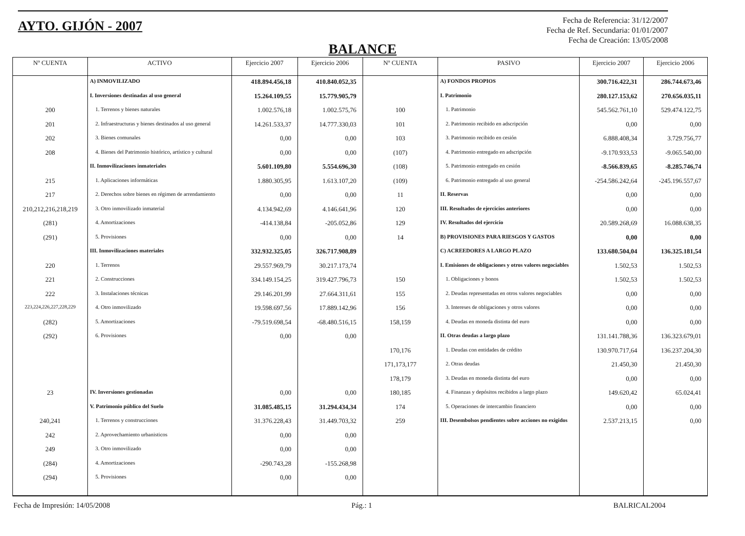AYTO. GIJÓN - 2007
Fecha de Referencia: 31/12/2007
Fecha de Ref. Secundaria: 01/01/2007
Fecha de Creación: 13/05/2008
BALANCE
| Nº CUENTA | ACTIVO | Ejercicio 2007 | Ejercicio 2006 | Nº CUENTA | PASIVO | Ejercicio 2007 | Ejercicio 2006 |
| --- | --- | --- | --- | --- | --- | --- | --- |
| | A) INMOVILIZADO | 418.894.456,18 | 410.840.052,35 | | A) FONDOS PROPIOS | 300.716.422,31 | 286.744.673,46 |
| | I. Inversiones destinadas al uso general | 15.264.109,55 | 15.779.905,79 | | I. Patrimonio | 280.127.153,62 | 270.656.035,11 |
| 200 | 1. Terrenos y bienes naturales | 1.002.576,18 | 1.002.575,76 | 100 | 1. Patrimonio | 545.562.761,10 | 529.474.122,75 |
| 201 | 2. Infraestructuras y bienes destinados al uso general | 14.261.533,37 | 14.777.330,03 | 101 | 2. Patrimonio recibido en adscripción | 0,00 | 0,00 |
| 202 | 3. Bienes comunales | 0,00 | 0,00 | 103 | 3. Patrimonio recibido en cesión | 6.888.408,34 | 3.729.756,77 |
| 208 | 4. Bienes del Patrimonio histórico, artístico y cultural | 0,00 | 0,00 | (107) | 4. Patrimonio entregado en adscripción | -9.170.933,53 | -9.065.540,00 |
| | II. Inmovilizaciones inmateriales | 5.601.109,80 | 5.554.696,30 | (108) | 5. Patrimonio entregado en cesión | -8.566.839,65 | -8.285.746,74 |
| 215 | 1. Aplicaciones informáticas | 1.880.305,95 | 1.613.107,20 | (109) | 6. Patrimonio entregado al uso general | -254.586.242,64 | -245.196.557,67 |
| 217 | 2. Derechos sobre bienes en régimen de arrendamiento | 0,00 | 0,00 | 11 | II. Reservas | 0,00 | 0,00 |
| 210,212,216,218,219 | 3. Otro inmovilizado inmaterial | 4.134.942,69 | 4.146.641,96 | 120 | III. Resultados de ejercicios anteriores | 0,00 | 0,00 |
| (281) | 4. Amortizaciones | -414.138,84 | -205.052,86 | 129 | IV. Resultados del ejercicio | 20.589.268,69 | 16.088.638,35 |
| (291) | 5. Provisiones | 0,00 | 0,00 | 14 | B) PROVISIONES PARA RIESGOS Y GASTOS | 0,00 | 0,00 |
| | III. Inmovilizaciones materiales | 332.932.325,05 | 326.717.908,89 | | C) ACREEDORES A LARGO PLAZO | 133.680.504,04 | 136.325.181,54 |
| 220 | 1. Terrenos | 29.557.969,79 | 30.217.173,74 | | I. Emisiones de obligaciones y otros valores negociables | 1.502,53 | 1.502,53 |
| 221 | 2. Construcciones | 334.149.154,25 | 319.427.796,73 | 150 | 1. Obligaciones y bonos | 1.502,53 | 1.502,53 |
| 222 | 3. Instalaciones técnicas | 29.146.201,99 | 27.664.311,61 | 155 | 2. Deudas representadas en otros valores negociables | 0,00 | 0,00 |
| 223,224,226,227,228,229 | 4. Otro inmovilizado | 19.598.697,56 | 17.889.142,96 | 156 | 3. Intereses de obligaciones y otros valores | 0,00 | 0,00 |
| (282) | 5. Amortizaciones | -79.519.698,54 | -68.480.516,15 | 158,159 | 4. Deudas en moneda distinta del euro | 0,00 | 0,00 |
| (292) | 6. Provisiones | 0,00 | 0,00 | | II. Otras deudas a largo plazo | 131.141.788,36 | 136.323.679,01 |
| | | | | 170,176 | 1. Deudas con entidades de crédito | 130.970.717,64 | 136.237.204,30 |
| | | | | 171,173,177 | 2. Otras deudas | 21.450,30 | 21.450,30 |
| | | | | 178,179 | 3. Deudas en moneda distinta del euro | 0,00 | 0,00 |
| 23 | IV. Inversiones gestionadas | 0,00 | 0,00 | 180,185 | 4. Finanzas y depósitos recibidos a largo plazo | 149.620,42 | 65.024,41 |
| | V. Patrimonio público del Suelo | 31.085.485,15 | 31.294.434,34 | 174 | 5. Operaciones de intercambio financiero | 0,00 | 0,00 |
| 240,241 | 1. Terrenos y construcciones | 31.376.228,43 | 31.449.703,32 | 259 | III. Desembolsos pendientes sobre acciones no exigidos | 2.537.213,15 | 0,00 |
| 242 | 2. Aprovechamiento urbanisticos | 0,00 | 0,00 | | | | |
| 249 | 3. Otro inmovilizado | 0,00 | 0,00 | | | | |
| (284) | 4. Amortizaciones | -290.743,28 | -155.268,98 | | | | |
| (294) | 5. Provisiones | 0,00 | 0,00 | | | | |
Fecha de Impresión: 14/05/2008 Pág.: 1 BALRICAL2004